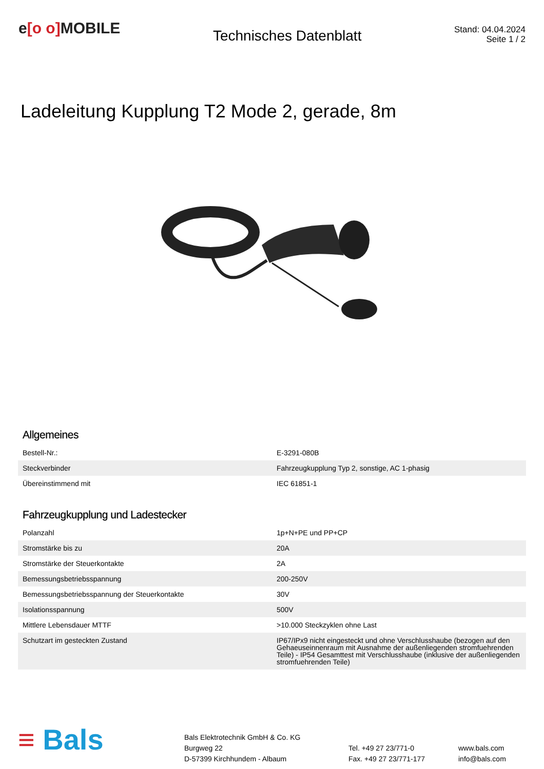e[o o] MOBILE
Technisches Datenblatt
Stand: 04.04.2024
Seite 1 / 2
Ladeleitung Kupplung T2 Mode 2, gerade, 8m
Allgemeines
| Bestell-Nr.: | E-3291-080B |
| Steckverbinder | Fahrzeugkupplung Typ 2, sonstige, AC 1-phasig |
| Übereinstimmend mit | IEC 61851-1 |
Fahrzeugkupplung und Ladestecker
| Polanzahl | 1p+N+PE und PP+CP |
| Stromstärke bis zu | 20A |
| Stromstärke der Steuerkontakte | 2A |
| Bemessungsbetriebsspannung | 200-250V |
| Bemessungsbetriebsspannung der Steuerkontakte | 30V |
| Isolationsspannung | 500V |
| Mittlere Lebensdauer MTTF | >10.000 Steckzyklen ohne Last |
| Schutzart im gesteckten Zustand | IP67/IPx9 nicht eingesteckt und ohne Verschlusshaube (bezogen auf den Gehaeuseinnenraum mit Ausnahme der außenliegenden stromfuehrenden Teile) - IP54 Gesamttest mit Verschlusshaube (inklusive der außenliegenden stromfuehrenden Teile) |
≡ Bals
Bals Elektrotechnik GmbH & Co. KG
Burgweg 22
D-57399 Kirchhundem - Albaum
Tel. +49 27 23/771-0
Fax. +49 27 23/771-177
www.bals.com
info@bals.com